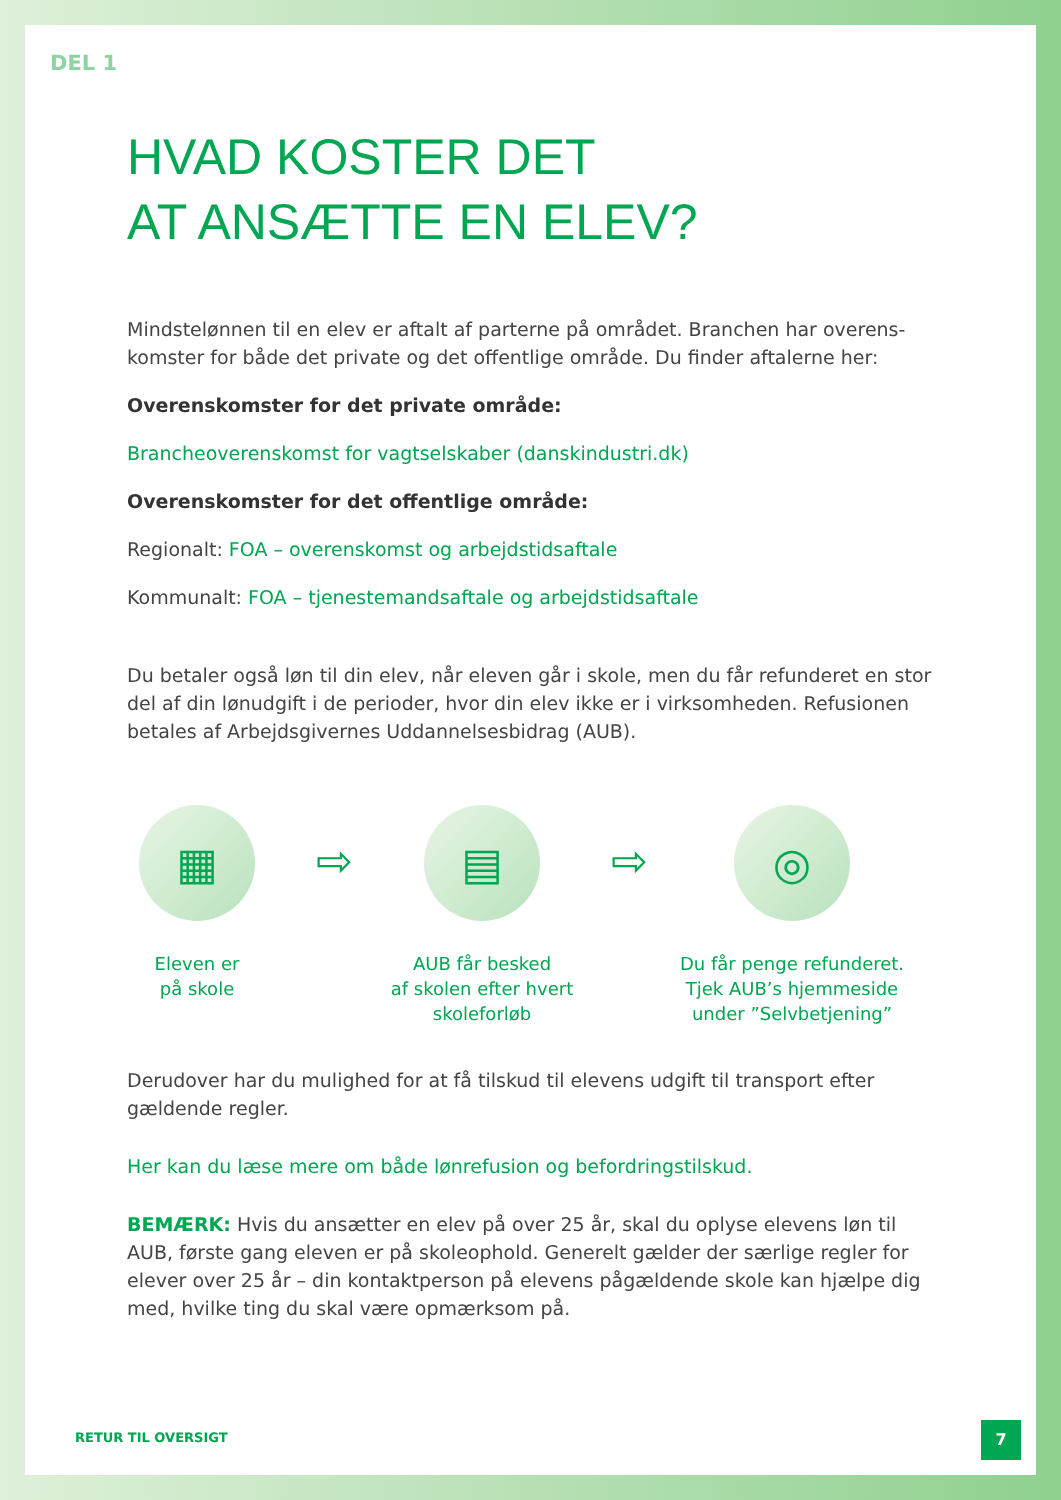DEL 1
HVAD KOSTER DET
AT ANSÆTTE EN ELEV?
Mindstelønnen til en elev er aftalt af parterne på området. Branchen har overens-komster for både det private og det offentlige område. Du finder aftalerne her:
Overenskomster for det private område:
Brancheoverenskomst for vagtselskaber (danskindustri.dk)
Overenskomster for det offentlige område:
Regionalt: FOA – overenskomst og arbejdstidsaftale
Kommunalt: FOA – tjenestemandsaftale og arbejdstidsaftale
Du betaler også løn til din elev, når eleven går i skole, men du får refunderet en stor del af din lønudgift i de perioder, hvor din elev ikke er i virksomheden. Refusionen betales af Arbejdsgivernes Uddannelsesbidrag (AUB).
▦
Eleven er
på skole
⇨
▤
AUB får besked
af skolen efter hvert
skoleforløb
⇨
◎
Du får penge refunderet.
Tjek AUB’s hjemmeside
under ”Selvbetjening”
Derudover har du mulighed for at få tilskud til elevens udgift til transport efter gældende regler.
Her kan du læse mere om både lønrefusion og befordringstilskud.
BEMÆRK: Hvis du ansætter en elev på over 25 år, skal du oplyse elevens løn til AUB, første gang eleven er på skoleophold. Generelt gælder der særlige regler for elever over 25 år – din kontaktperson på elevens pågældende skole kan hjælpe dig med, hvilke ting du skal være opmærksom på.
RETUR TIL OVERSIGT
7